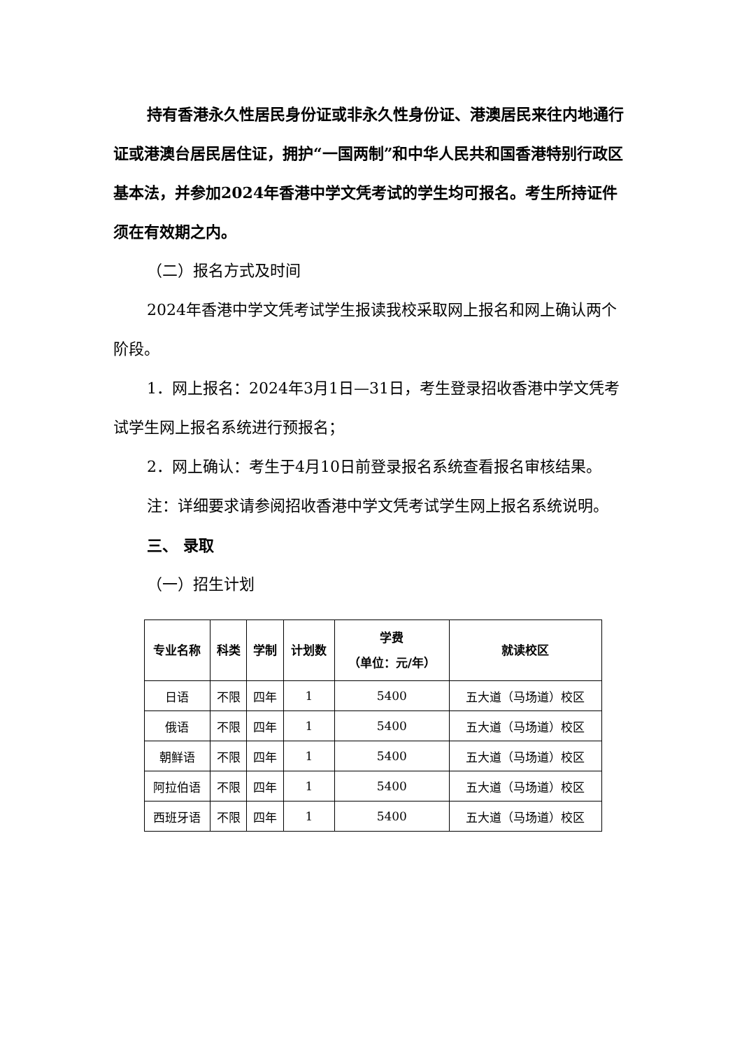持有香港永久性居民身份证或非永久性身份证、港澳居民来往内地通行证或港澳台居民居住证，拥护“一国两制”和中华人民共和国香港特别行政区基本法，并参加2024年香港中学文凭考试的学生均可报名。考生所持证件须在有效期之内。
（二）报名方式及时间
2024年香港中学文凭考试学生报读我校采取网上报名和网上确认两个阶段。
1．网上报名：2024年3月1日—31日，考生登录招收香港中学文凭考试学生网上报名系统进行预报名；
2．网上确认：考生于4月10日前登录报名系统查看报名审核结果。
注：详细要求请参阅招收香港中学文凭考试学生网上报名系统说明。
三、 录取
（一）招生计划
| 专业名称 | 科类 | 学制 | 计划数 | 学费 （单位：元/年） | 就读校区 |
| --- | --- | --- | --- | --- | --- |
| 日语 | 不限 | 四年 | 1 | 5400 | 五大道（马场道）校区 |
| 俄语 | 不限 | 四年 | 1 | 5400 | 五大道（马场道）校区 |
| 朝鲜语 | 不限 | 四年 | 1 | 5400 | 五大道（马场道）校区 |
| 阿拉伯语 | 不限 | 四年 | 1 | 5400 | 五大道（马场道）校区 |
| 西班牙语 | 不限 | 四年 | 1 | 5400 | 五大道（马场道）校区 |